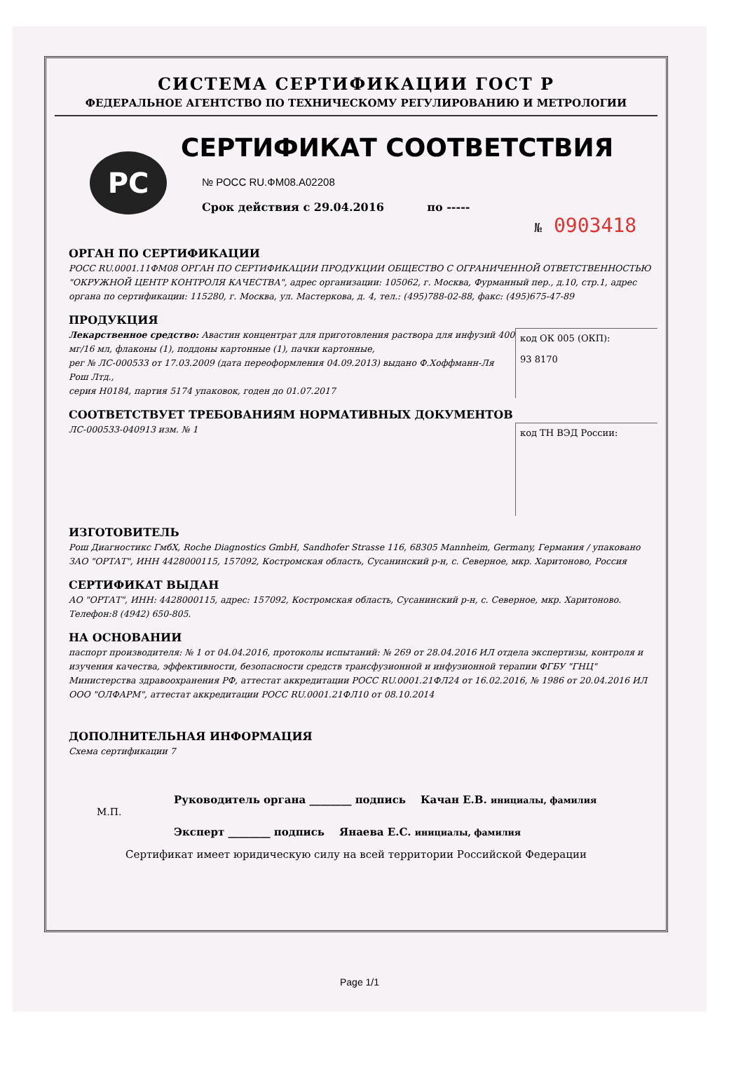СИСТЕМА СЕРТИФИКАЦИИ ГОСТ Р
ФЕДЕРАЛЬНОЕ АГЕНТСТВО ПО ТЕХНИЧЕСКОМУ РЕГУЛИРОВАНИЮ И МЕТРОЛОГИИ
РС
СЕРТИФИКАТ СООТВЕТСТВИЯ
№ РОСС RU.ФМ08.А02208
Срок действия с 29.04.2016 по -----
№ 0903418
ОРГАН ПО СЕРТИФИКАЦИИ
РОСС RU.0001.11ФМ08 ОРГАН ПО СЕРТИФИКАЦИИ ПРОДУКЦИИ ОБЩЕСТВО С ОГРАНИЧЕННОЙ ОТВЕТСТВЕННОСТЬЮ "ОКРУЖНОЙ ЦЕНТР КОНТРОЛЯ КАЧЕСТВА", адрес организации: 105062, г. Москва, Фурманный пер., д.10, стр.1, адрес органа по сертификации: 115280, г. Москва, ул. Мастеркова, д. 4, тел.: (495)788-02-88, факс: (495)675-47-89
ПРОДУКЦИЯ
Лекарственное средство: Авастин концентрат для приготовления раствора для инфузий 400 мг/16 мл, флаконы (1), поддоны картонные (1), пачки картонные,
рег № ЛС-000533 от 17.03.2009 (дата переоформления 04.09.2013) выдано Ф.Хоффманн-Ля Рош Лтд.,
серия H0184, партия 5174 упаковок, годен до 01.07.2017
код ОК 005 (ОКП):
93 8170
СООТВЕТСТВУЕТ ТРЕБОВАНИЯМ НОРМАТИВНЫХ ДОКУМЕНТОВ
ЛС-000533-040913 изм. № 1
код ТН ВЭД России:
ИЗГОТОВИТЕЛЬ
Рош Диагностикс ГмбХ, Roche Diagnostics GmbH, Sandhofer Strasse 116, 68305 Mannheim, Germany, Германия / упаковано ЗАО "ОРТАТ", ИНН 4428000115, 157092, Костромская область, Сусанинский р-н, с. Северное, мкр. Харитоново, Россия
СЕРТИФИКАТ ВЫДАН
АО "ОРТАТ", ИНН: 4428000115, адрес: 157092, Костромская область, Сусанинский р-н, с. Северное, мкр. Харитоново. Телефон:8 (4942) 650-805.
НА ОСНОВАНИИ
паспорт производителя: № 1 от 04.04.2016, протоколы испытаний: № 269 от 28.04.2016 ИЛ отдела экспертизы, контроля и изучения качества, эффективности, безопасности средств трансфузионной и инфузионной терапии ФГБУ "ГНЦ" Министерства здравоохранения РФ, аттестат аккредитации РОСС RU.0001.21ФЛ24 от 16.02.2016, № 1986 от 20.04.2016 ИЛ ООО "ОЛФАРМ", аттестат аккредитации РОСС RU.0001.21ФЛ10 от 08.10.2014
ДОПОЛНИТЕЛЬНАЯ ИНФОРМАЦИЯ
Схема сертификации 7
Руководитель органа ________ подпись Качан Е.В. инициалы, фамилия
М.П.
Эксперт ________ подпись Янаева Е.С. инициалы, фамилия
Сертификат имеет юридическую силу на всей территории Российской Федерации
Page 1/1